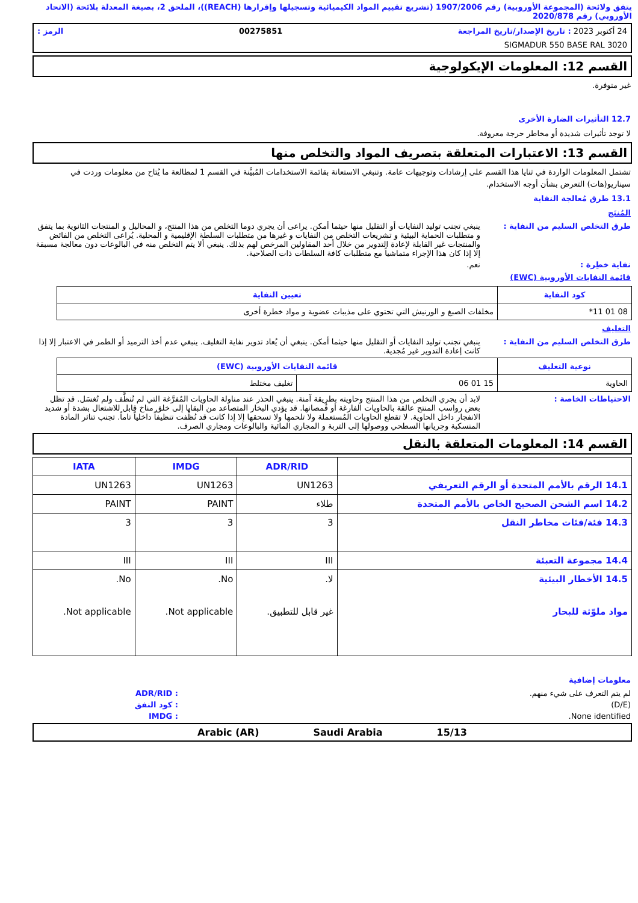يتفق ولائحة (المجموعة الأوروبية) رقم 1907/2006 (تشريع تقييم المواد الكيميائية وتسجيلها وإقرارها (REACH))، الملحق 2، بصيغة المعدلة بلائحة (الاتحاد الأوروبي) رقم 2020/878
24 أكتوبر 2023 : تاريخ الإصدار/تاريخ المراجعة 00275851 الرمز :
SIGMADUR 550 BASE RAL 3020
القسم 12: المعلومات الإيكولوجية
غير متوفرة.
12.7 التأثيرات الضارة الأخرى
لا توجد تأثيرات شديدة أو مخاطر حرجة معروفة.
القسم 13: الاعتبارات المتعلقة بتصريف المواد والتخلص منها
تشتمل المعلومات الواردة في ثنايا هذا القسم على إرشادات وتوجيهات عامة. وتنبغي الاستعانة بقائمة الاستخدامات المُبيَّنة في القسم 1 لمطالعة ما يُتاح من معلومات وردت في سيناريو(هات) التعرض بشأن أوجه الاستخدام.
13.1 طرق مُعالجة النفاية
المُنتَج
طرق التخلص السليم من النفاية : ينبغي تجنب توليد النفايات أو التقليل منها حيثما أمكن. يراعى أن يجري دوما التخلص من هذا المنتج، و المحاليل و المنتجات الثانوية بما يتفق و متطلبات الحماية البيئية و تشريعات التخلص من النفايات و غيرها من متطلبات السلطة الإقليمية و المحلية. يُراعى التخلص من الفائض والمنتجات غير القابلة لإعادة التدوير من خلال أحد المقاولين المرخص لهم بذلك. ينبغي ألا يتم التخلص منه في البالوعات دون معالجة مسبقة إلا إذا كان هذا الإجراء متماشياً مع متطلبات كافة السلطات ذات الصلاحية.
نفاية خطِرة : نعم.
قائمة النفايات الأوروبية (EWC)
| كود النفاية | تعيين النفاية |
| --- | --- |
| 08 01 11* | مخلفات الصبغ و الورنيش التي تحتوي على مذيبات عضوية و مواد خطرة أخرى |
التغليف
طرق التخلص السليم من النفاية : ينبغي تجنب توليد النفايات أو التقليل منها حيثما أمكن. ينبغي أن يُعاد تدوير نفاية التغليف. ينبغي عدم أخذ الترميد أو الطمر في الاعتبار إلا إذا كانت إعادة التدوير غير مُجدية.
| نوعية التغليف | قائمة النفايات الأوروبية (EWC) | |
| --- | --- | --- |
| الحاوية | 15 01 06 | تغليف مختلط |
الاحتياطات الخاصة : لابد أن يجري التخلص من هذا المنتج وحاويته بطريقة آمنة. ينبغي الحذر عند مناولة الحاويات المُفرَّغة التي لم تُنظَّف ولم تُغسَل. قد تظل بعض رواسب المنتج عالقة بالحاويات الفارغة أو قُمصانها. قد يؤدي البخار المتصاعد من البقايا إلى خلق مناخ قابل للاشتعال بشدة أو شديد الانفجار داخل الحاوية. لا تقطع الحاويات المُستعملة ولا تلحمها ولا تسحقها إلا إذا كانت قد نُظِّفت تنظيفاً داخلياً تاماً. تجنب تناثر المادة المنسكبة وجريانها السطحي ووصولها إلى التربة و المجاري المائية والبالوعات ومجاري الصرف.
القسم 14: المعلومات المتعلقة بالنقل
| | ADR/RID | IMDG | IATA |
| --- | --- | --- | --- |
| 14.1 الرقم بالأمم المتحدة أو الرقم التعريفي | UN1263 | UN1263 | UN1263 |
| 14.2 اسم الشحن الصحيح الخاص بالأمم المتحدة | طلاء | PAINT | PAINT |
| 14.3 فئة/فئات مخاطر النقل | 3 | 3 | 3 |
| 14.4 مجموعة التعبئة | III | III | III |
| 14.5 الأخطار البيئية مواد ملوّثة للبحار | لا. غير قابل للتطبيق. | No. Not applicable. | No. Not applicable. |
معلومات إضافية
لم يتم التعرف على شيء منهم. : ADR/RID
(D/E) : كود النفق
None identified. : IMDG
15/13 Saudi Arabia Arabic (AR)